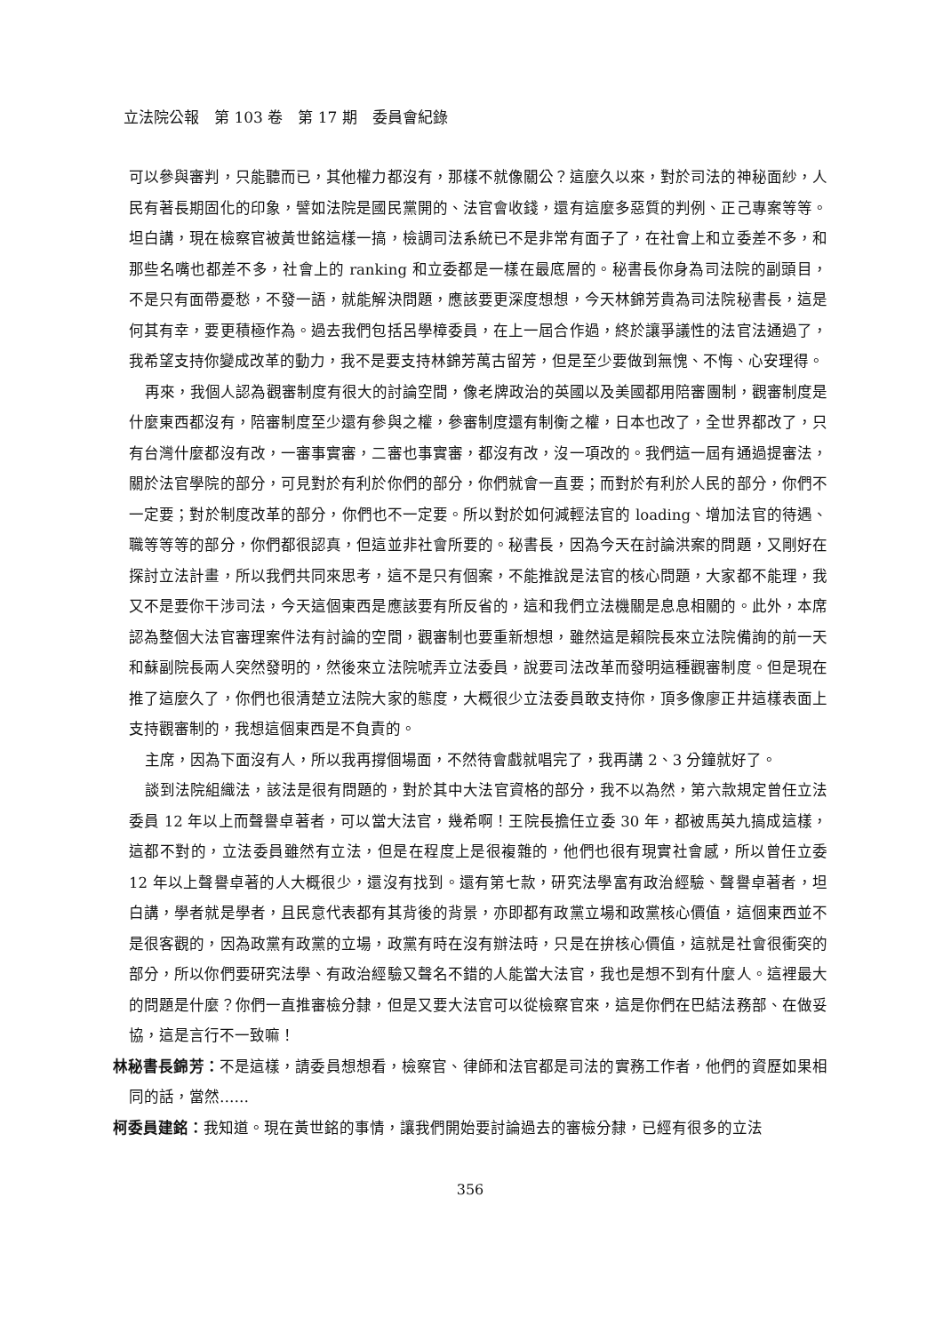立法院公報　第 103 卷　第 17 期　委員會紀錄
可以參與審判，只能聽而已，其他權力都沒有，那樣不就像關公？這麼久以來，對於司法的神秘面紗，人民有著長期固化的印象，譬如法院是國民黨開的、法官會收錢，還有這麼多惡質的判例、正己專案等等。坦白講，現在檢察官被黃世銘這樣一搞，檢調司法系統已不是非常有面子了，在社會上和立委差不多，和那些名嘴也都差不多，社會上的 ranking 和立委都是一樣在最底層的。秘書長你身為司法院的副頭目，不是只有面帶憂愁，不發一語，就能解決問題，應該要更深度想想，今天林錦芳貴為司法院秘書長，這是何其有幸，要更積極作為。過去我們包括呂學樟委員，在上一屆合作過，終於讓爭議性的法官法通過了，我希望支持你變成改革的動力，我不是要支持林錦芳萬古留芳，但是至少要做到無愧、不悔、心安理得。
再來，我個人認為觀審制度有很大的討論空間，像老牌政治的英國以及美國都用陪審團制，觀審制度是什麼東西都沒有，陪審制度至少還有參與之權，參審制度還有制衡之權，日本也改了，全世界都改了，只有台灣什麼都沒有改，一審事實審，二審也事實審，都沒有改，沒一項改的。我們這一屆有通過提審法，關於法官學院的部分，可見對於有利於你們的部分，你們就會一直要；而對於有利於人民的部分，你們不一定要；對於制度改革的部分，你們也不一定要。所以對於如何減輕法官的 loading、增加法官的待遇、職等等等的部分，你們都很認真，但這並非社會所要的。秘書長，因為今天在討論洪案的問題，又剛好在探討立法計畫，所以我們共同來思考，這不是只有個案，不能推說是法官的核心問題，大家都不能理，我又不是要你干涉司法，今天這個東西是應該要有所反省的，這和我們立法機關是息息相關的。此外，本席認為整個大法官審理案件法有討論的空間，觀審制也要重新想想，雖然這是賴院長來立法院備詢的前一天和蘇副院長兩人突然發明的，然後來立法院唬弄立法委員，說要司法改革而發明這種觀審制度。但是現在推了這麼久了，你們也很清楚立法院大家的態度，大概很少立法委員敢支持你，頂多像廖正井這樣表面上支持觀審制的，我想這個東西是不負責的。
主席，因為下面沒有人，所以我再撐個場面，不然待會戲就唱完了，我再講 2、3 分鐘就好了。
談到法院組織法，該法是很有問題的，對於其中大法官資格的部分，我不以為然，第六款規定曾任立法委員 12 年以上而聲譽卓著者，可以當大法官，幾希啊！王院長擔任立委 30 年，都被馬英九搞成這樣，這都不對的，立法委員雖然有立法，但是在程度上是很複雜的，他們也很有現實社會感，所以曾任立委 12 年以上聲譽卓著的人大概很少，還沒有找到。還有第七款，研究法學富有政治經驗、聲譽卓著者，坦白講，學者就是學者，且民意代表都有其背後的背景，亦即都有政黨立場和政黨核心價值，這個東西並不是很客觀的，因為政黨有政黨的立場，政黨有時在沒有辦法時，只是在拚核心價值，這就是社會很衝突的部分，所以你們要研究法學、有政治經驗又聲名不錯的人能當大法官，我也是想不到有什麼人。這裡最大的問題是什麼？你們一直推審檢分隸，但是又要大法官可以從檢察官來，這是你們在巴結法務部、在做妥協，這是言行不一致嘛！
林秘書長錦芳：不是這樣，請委員想想看，檢察官、律師和法官都是司法的實務工作者，他們的資歷如果相同的話，當然……
柯委員建銘：我知道。現在黃世銘的事情，讓我們開始要討論過去的審檢分隸，已經有很多的立法
356